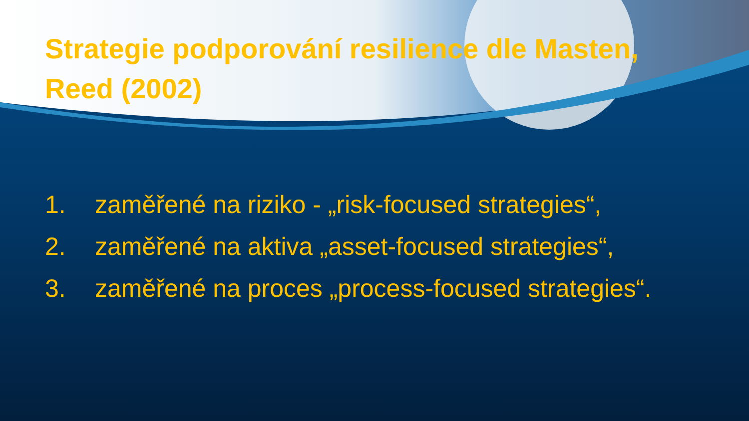Strategie podporování resilience dle Masten, Reed (2002)
1. zaměřené na riziko - „risk-focused strategies“,
2. zaměřené na aktiva „asset-focused strategies“,
3. zaměřené na proces „process-focused strategies“.